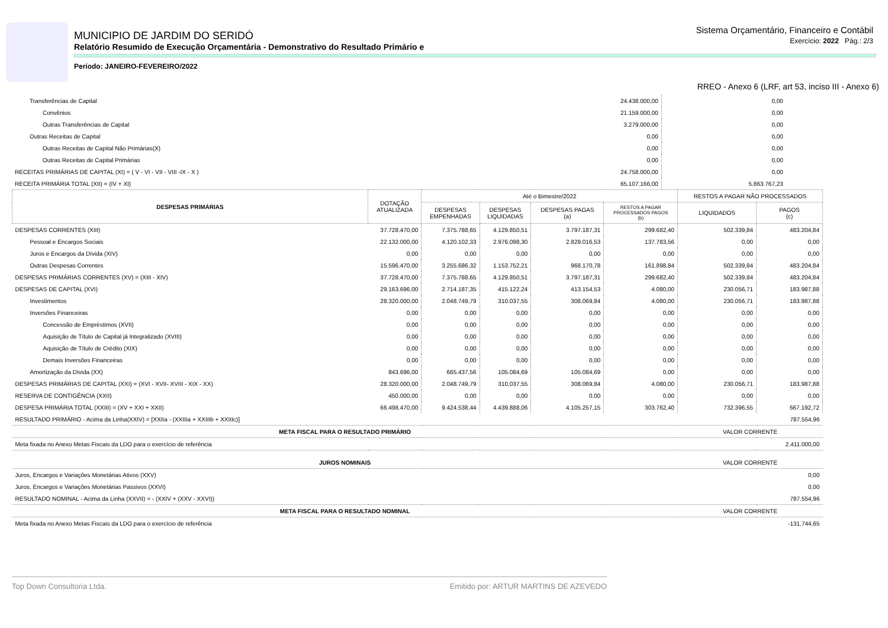MUNICIPIO DE JARDIM DO SERIDÓ
Relatório Resumido de Execução Orçamentária - Demonstrativo do Resultado Primário e
Período: JANEIRO-FEVEREIRO/2022
Sistema Orçamentário, Financeiro e Contábil
Exercício: 2022 Pág.: 2/3
RREO - Anexo 6 (LRF, art 53, inciso III - Anexo 6)
| Transferências de Capital | 24.438.000,00 | 0,00 | |
| Convênios | 21.159.000,00 | 0,00 | |
| Outras Transferências de Capital | 3.279.000,00 | 0,00 | |
| Outras Receitas de Capital | 0,00 | 0,00 | |
| Outras Receitas de Capital Não Primárias(X) | 0,00 | 0,00 | |
| Outras Receitas de Capital Primárias | 0,00 | 0,00 | |
| RECEITAS PRIMÁRIAS DE CAPITAL (XI) = ( V - VI - VII - VIII -IX - X ) | 24.758.000,00 | 0,00 | |
| RECEITA PRIMÁRIA TOTAL (XII) = (IV + XI) | 65.107.166,00 | 5.863.767,23 | |
| DESPESAS PRIMÁRIAS | DOTAÇÃO ATUALIZADA | Até o Bimestre/2022 | | | | RESTOS A PAGAR NÃO PROCESSADOS | |
| --- | --- | --- | --- | --- | --- | --- | --- |
| | | DESPESAS EMPENHADAS | DESPESAS LIQUIDADAS | DESPESAS PAGAS (a) | RESTOS A PAGAR PROCESSADOS PAGOS (b) | LIQUIDADOS | PAGOS (c) |
| DESPESAS CORRENTES (XIII) | 37.728.470,00 | 7.375.788,65 | 4.129.850,51 | 3.797.187,31 | 299.682,40 | 502.339,84 | 483.204,84 |
| Pessoal e Encargos Sociais | 22.132.000,00 | 4.120.102,33 | 2.976.098,30 | 2.829.016,53 | 137.783,56 | 0,00 | 0,00 |
| Juros e Encargos da Dívida (XIV) | 0,00 | 0,00 | 0,00 | 0,00 | 0,00 | 0,00 | 0,00 |
| Outras Despesas Correntes | 15.596.470,00 | 3.255.686,32 | 1.153.752,21 | 968.170,78 | 161.898,84 | 502.339,84 | 483.204,84 |
| DESPESAS PRIMÁRIAS CORRENTES (XV) = (XIII - XIV) | 37.728.470,00 | 7.375.788,65 | 4.129.850,51 | 3.797.187,31 | 299.682,40 | 502.339,84 | 483.204,84 |
| DESPESAS DE CAPITAL (XVI) | 29.163.696,00 | 2.714.187,35 | 415.122,24 | 413.154,53 | 4.080,00 | 230.056,71 | 183.987,88 |
| Investimentos | 28.320.000,00 | 2.048.749,79 | 310.037,55 | 308.069,84 | 4.080,00 | 230.056,71 | 183.987,88 |
| Inversões Financeiras | 0,00 | 0,00 | 0,00 | 0,00 | 0,00 | 0,00 | 0,00 |
| Concessão de Empréstimos (XVII) | 0,00 | 0,00 | 0,00 | 0,00 | 0,00 | 0,00 | 0,00 |
| Aquisição de Título de Capital já Integralizado (XVIII) | 0,00 | 0,00 | 0,00 | 0,00 | 0,00 | 0,00 | 0,00 |
| Aquisição de Título de Crédito (XIX) | 0,00 | 0,00 | 0,00 | 0,00 | 0,00 | 0,00 | 0,00 |
| Demais Inversões Financeiras | 0,00 | 0,00 | 0,00 | 0,00 | 0,00 | 0,00 | 0,00 |
| Amortização da Dívida (XX) | 843.696,00 | 665.437,56 | 105.084,69 | 105.084,69 | 0,00 | 0,00 | 0,00 |
| DESPESAS PRIMÁRIAS DE CAPITAL (XXI) = (XVI - XVII- XVIII - XIX - XX) | 28.320.000,00 | 2.048.749,79 | 310.037,55 | 308.069,84 | 4.080,00 | 230.056,71 | 183.987,88 |
| RESERVA DE CONTIGÊNCIA (XXII) | 450.000,00 | 0,00 | 0,00 | 0,00 | 0,00 | 0,00 | 0,00 |
| DESPESA PRIMÁRIA TOTAL (XXIII) = (XV + XXI + XXII) | 66.498.470,00 | 9.424.538,44 | 4.439.888,06 | 4.105.257,15 | 303.762,40 | 732.396,55 | 667.192,72 |
| RESULTADO PRIMÁRIO - Acima da Linha(XXIV) = [XXIIa - (XXIIIa + XXIIIb + XXIIIc)] | | | | | | 787.554,96 | |
| META FISCAL PARA O RESULTADO PRIMÁRIO | | | | | | VALOR CORRENTE | |
| Meta fixada no Anexo Metas Fiscais da LDO para o exercício de referência | | | | | | 2.411.000,00 | |
| JUROS NOMINAIS | | | | | | VALOR CORRENTE | |
| Juros, Encargos e Variações Monetárias Ativos (XXV) | | | | | | 0,00 | |
| Juros, Encargos e Variações Monetárias Passivos (XXVI) | | | | | | 0,00 | |
| RESULTADO NOMINAL - Acima da Linha (XXVII) = - (XXIV + (XXV - XXVI)) | | | | | | 787.554,96 | |
| META FISCAL PARA O RESULTADO NOMINAL | | | | | | VALOR CORRENTE | |
| Meta fixada no Anexo Metas Fiscais da LDO para o exercício de referência | | | | | | -131.744,65 | |
Top Down Consultoria Ltda. Emitido por: ARTUR MARTINS DE AZEVEDO